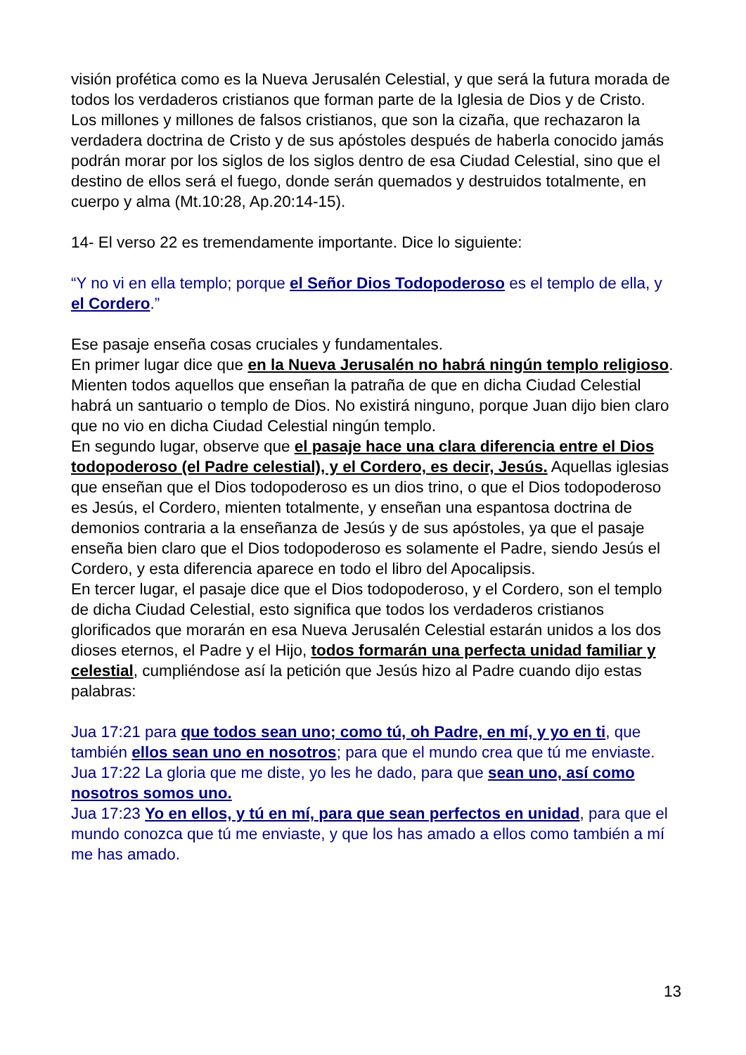visión profética como es la Nueva Jerusalén Celestial, y que será la futura morada de todos los verdaderos cristianos que forman parte de la Iglesia de Dios y de Cristo.
Los millones y millones de falsos cristianos, que son la cizaña, que rechazaron la verdadera doctrina de Cristo y de sus apóstoles después de haberla conocido jamás podrán morar por los siglos de los siglos dentro de esa Ciudad Celestial, sino que el destino de ellos será el fuego, donde serán quemados y destruidos totalmente, en cuerpo y alma (Mt.10:28, Ap.20:14-15).
14- El verso 22 es tremendamente importante. Dice lo siguiente:
“Y no vi en ella templo; porque el Señor Dios Todopoderoso es el templo de ella, y el Cordero.”
Ese pasaje enseña cosas cruciales y fundamentales.
En primer lugar dice que en la Nueva Jerusalén no habrá ningún templo religioso. Mienten todos aquellos que enseñan la patraña de que en dicha Ciudad Celestial habrá un santuario o templo de Dios. No existirá ninguno, porque Juan dijo bien claro que no vio en dicha Ciudad Celestial ningún templo.
En segundo lugar, observe que el pasaje hace una clara diferencia entre el Dios todopoderoso (el Padre celestial), y el Cordero, es decir, Jesús. Aquellas iglesias que enseñan que el Dios todopoderoso es un dios trino, o que el Dios todopoderoso es Jesús, el Cordero, mienten totalmente, y enseñan una espantosa doctrina de demonios contraria a la enseñanza de Jesús y de sus apóstoles, ya que el pasaje enseña bien claro que el Dios todopoderoso es solamente el Padre, siendo Jesús el Cordero, y esta diferencia aparece en todo el libro del Apocalipsis.
En tercer lugar, el pasaje dice que el Dios todopoderoso, y el Cordero, son el templo de dicha Ciudad Celestial, esto significa que todos los verdaderos cristianos glorificados que morarán en esa Nueva Jerusalén Celestial estarán unidos a los dos dioses eternos, el Padre y el Hijo, todos formarán una perfecta unidad familiar y celestial, cumpliéndose así la petición que Jesús hizo al Padre cuando dijo estas palabras:
Jua 17:21 para que todos sean uno; como tú, oh Padre, en mí, y yo en ti, que también ellos sean uno en nosotros; para que el mundo crea que tú me enviaste.
Jua 17:22 La gloria que me diste, yo les he dado, para que sean uno, así como nosotros somos uno.
Jua 17:23 Yo en ellos, y tú en mí, para que sean perfectos en unidad, para que el mundo conozca que tú me enviaste, y que los has amado a ellos como también a mí me has amado.
13